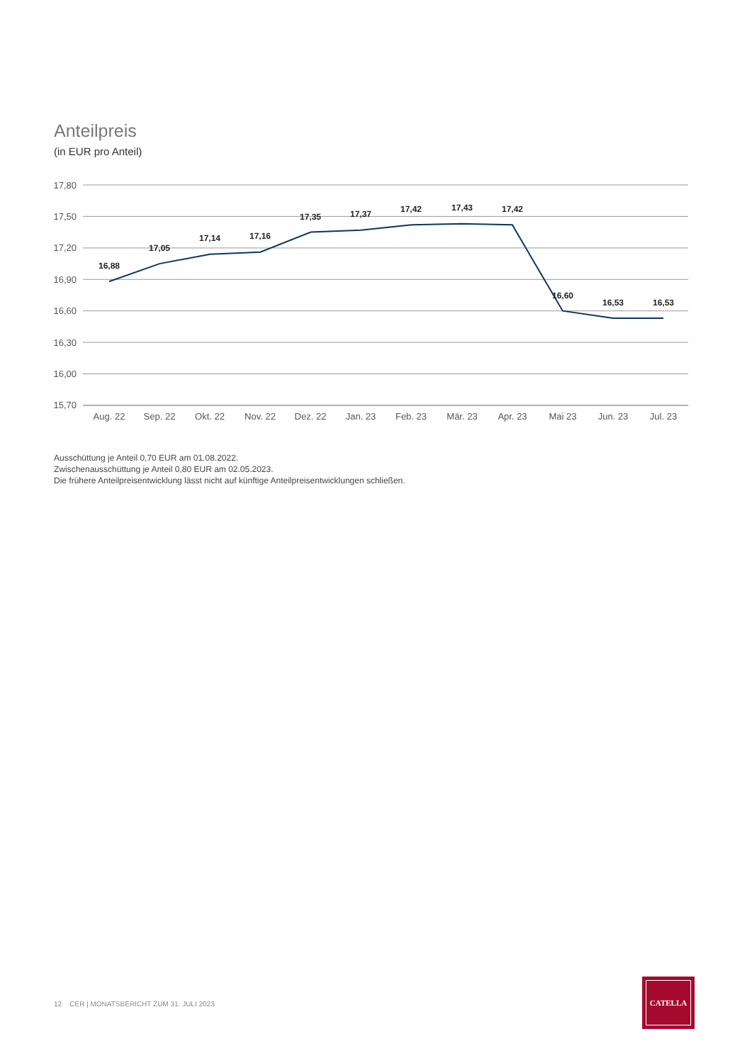Anteilpreis
(in EUR pro Anteil)
17,80
17,50
17,20
16,90
16,60
16,30
16,00
15,70
16,88
17,05
17,14
17,16
17,35
17,37
17,42
17,43
17,42
16,60
16,53
16,53
Aug. 22
Sep. 22
Okt. 22
Nov. 22
Dez. 22
Jan. 23
Feb. 23
Mär. 23
Apr. 23
Mai 23
Jun. 23
Jul. 23
Ausschüttung je Anteil 0,70 EUR am 01.08.2022.
Zwischenausschüttung je Anteil 0,80 EUR am 02.05.2023.
Die frühere Anteilpreisentwicklung lässt nicht auf künftige Anteilpreisentwicklungen schließen.
12 CER | MONATSBERICHT ZUM 31. JULI 2023
CATELLA